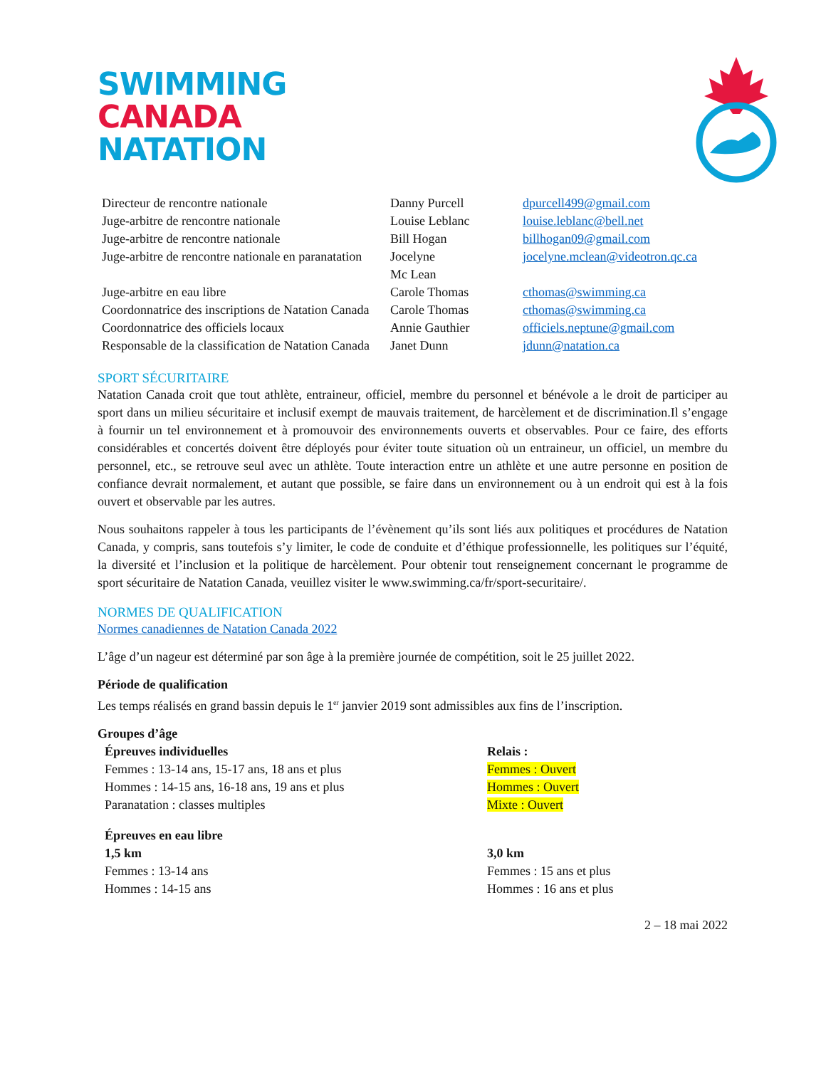SWIMMING
CANADA
NATATION
| Directeur de rencontre nationale | Danny Purcell | dpurcell499@gmail.com |
| Juge-arbitre de rencontre nationale | Louise Leblanc | louise.leblanc@bell.net |
| Juge-arbitre de rencontre nationale | Bill Hogan | billhogan09@gmail.com |
| Juge-arbitre de rencontre nationale en paranatation | Jocelyne Mc Lean | jocelyne.mclean@videotron.qc.ca |
| Juge-arbitre en eau libre | Carole Thomas | cthomas@swimming.ca |
| Coordonnatrice des inscriptions de Natation Canada | Carole Thomas | cthomas@swimming.ca |
| Coordonnatrice des officiels locaux | Annie Gauthier | officiels.neptune@gmail.com |
| Responsable de la classification de Natation Canada | Janet Dunn | jdunn@natation.ca |
SPORT SÉCURITAIRE
Natation Canada croit que tout athlète, entraineur, officiel, membre du personnel et bénévole a le droit de participer au sport dans un milieu sécuritaire et inclusif exempt de mauvais traitement, de harcèlement et de discrimination.Il s’engage à fournir un tel environnement et à promouvoir des environnements ouverts et observables. Pour ce faire, des efforts considérables et concertés doivent être déployés pour éviter toute situation où un entraineur, un officiel, un membre du personnel, etc., se retrouve seul avec un athlète. Toute interaction entre un athlète et une autre personne en position de confiance devrait normalement, et autant que possible, se faire dans un environnement ou à un endroit qui est à la fois ouvert et observable par les autres.
Nous souhaitons rappeler à tous les participants de l’évènement qu’ils sont liés aux politiques et procédures de Natation Canada, y compris, sans toutefois s’y limiter, le code de conduite et d’éthique professionnelle, les politiques sur l’équité, la diversité et l’inclusion et la politique de harcèlement. Pour obtenir tout renseignement concernant le programme de sport sécuritaire de Natation Canada, veuillez visiter le www.swimming.ca/fr/sport-securitaire/.
NORMES DE QUALIFICATION
Normes canadiennes de Natation Canada 2022
L’âge d’un nageur est déterminé par son âge à la première journée de compétition, soit le 25 juillet 2022.
Période de qualification
Les temps réalisés en grand bassin depuis le 1<sup>er</sup> janvier 2019 sont admissibles aux fins de l’inscription.
Groupes d’âge
Épreuves individuelles
Femmes : 13-14 ans, 15-17 ans, 18 ans et plus
Hommes : 14-15 ans, 16-18 ans, 19 ans et plus
Paranatation : classes multiples
Relais :
Femmes : Ouvert
Hommes : Ouvert
Mixte : Ouvert
Épreuves en eau libre
1,5 km
Femmes : 13-14 ans
Hommes : 14-15 ans
3,0 km
Femmes : 15 ans et plus
Hommes : 16 ans et plus
2 – 18 mai 2022